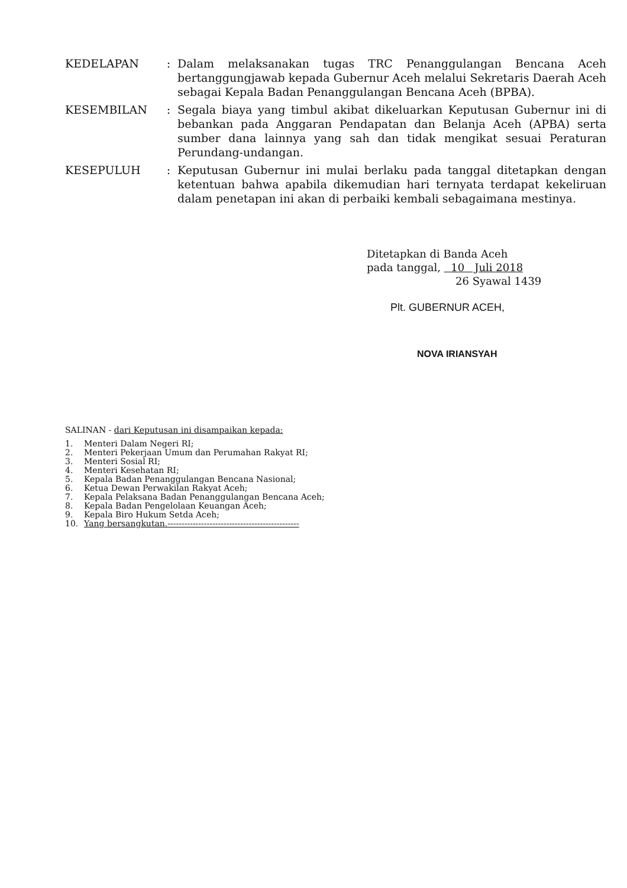KEDELAPAN : Dalam melaksanakan tugas TRC Penanggulangan Bencana Aceh bertanggungjawab kepada Gubernur Aceh melalui Sekretaris Daerah Aceh sebagai Kepala Badan Penanggulangan Bencana Aceh (BPBA).
KESEMBILAN : Segala biaya yang timbul akibat dikeluarkan Keputusan Gubernur ini di bebankan pada Anggaran Pendapatan dan Belanja Aceh (APBA) serta sumber dana lainnya yang sah dan tidak mengikat sesuai Peraturan Perundang-undangan.
KESEPULUH : Keputusan Gubernur ini mulai berlaku pada tanggal ditetapkan dengan ketentuan bahwa apabila dikemudian hari ternyata terdapat kekeliruan dalam penetapan ini akan di perbaiki kembali sebagaimana mestinya.
Ditetapkan di Banda Aceh
pada tanggal, 10 Juli 2018
26 Syawal 1439
Plt. GUBERNUR ACEH,
NOVA IRIANSYAH
SALINAN - dari Keputusan ini disampaikan kepada:
1. Menteri Dalam Negeri RI;
2. Menteri Pekerjaan Umum dan Perumahan Rakyat RI;
3. Menteri Sosial RI;
4. Menteri Kesehatan RI;
5. Kepala Badan Penanggulangan Bencana Nasional;
6. Ketua Dewan Perwakilan Rakyat Aceh;
7. Kepala Pelaksana Badan Penanggulangan Bencana Aceh;
8. Kepala Badan Pengelolaan Keuangan Aceh;
9. Kepala Biro Hukum Setda Aceh;
10. Yang bersangkutan.-----------------------------------------------